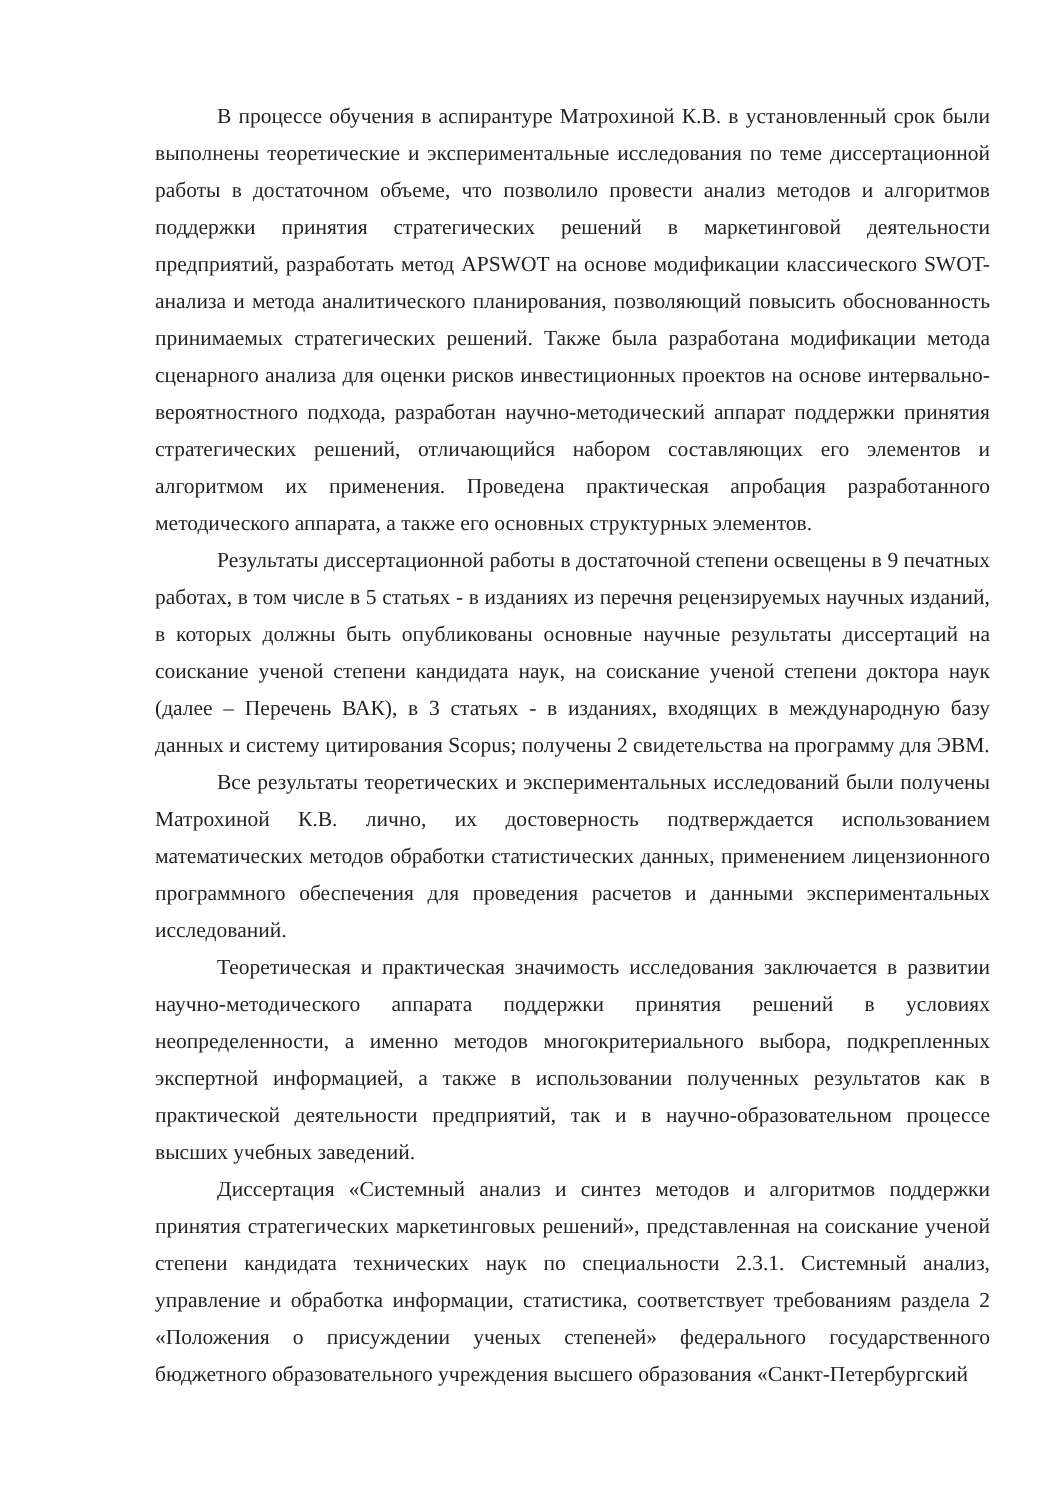В процессе обучения в аспирантуре Матрохиной К.В. в установленный срок были выполнены теоретические и экспериментальные исследования по теме диссертационной работы в достаточном объеме, что позволило провести анализ методов и алгоритмов поддержки принятия стратегических решений в маркетинговой деятельности предприятий, разработать метод APSWOT на основе модификации классического SWOT-анализа и метода аналитического планирования, позволяющий повысить обоснованность принимаемых стратегических решений. Также была разработана модификации метода сценарного анализа для оценки рисков инвестиционных проектов на основе интервально-вероятностного подхода, разработан научно-методический аппарат поддержки принятия стратегических решений, отличающийся набором составляющих его элементов и алгоритмом их применения. Проведена практическая апробация разработанного методического аппарата, а также его основных структурных элементов.
Результаты диссертационной работы в достаточной степени освещены в 9 печатных работах, в том числе в 5 статьях - в изданиях из перечня рецензируемых научных изданий, в которых должны быть опубликованы основные научные результаты диссертаций на соискание ученой степени кандидата наук, на соискание ученой степени доктора наук (далее – Перечень ВАК), в 3 статьях - в изданиях, входящих в международную базу данных и систему цитирования Scopus; получены 2 свидетельства на программу для ЭВМ.
Все результаты теоретических и экспериментальных исследований были получены Матрохиной К.В. лично, их достоверность подтверждается использованием математических методов обработки статистических данных, применением лицензионного программного обеспечения для проведения расчетов и данными экспериментальных исследований.
Теоретическая и практическая значимость исследования заключается в развитии научно-методического аппарата поддержки принятия решений в условиях неопределенности, а именно методов многокритериального выбора, подкрепленных экспертной информацией, а также в использовании полученных результатов как в практической деятельности предприятий, так и в научно-образовательном процессе высших учебных заведений.
Диссертация «Системный анализ и синтез методов и алгоритмов поддержки принятия стратегических маркетинговых решений», представленная на соискание ученой степени кандидата технических наук по специальности 2.3.1. Системный анализ, управление и обработка информации, статистика, соответствует требованиям раздела 2 «Положения о присуждении ученых степеней» федерального государственного бюджетного образовательного учреждения высшего образования «Санкт-Петербургский